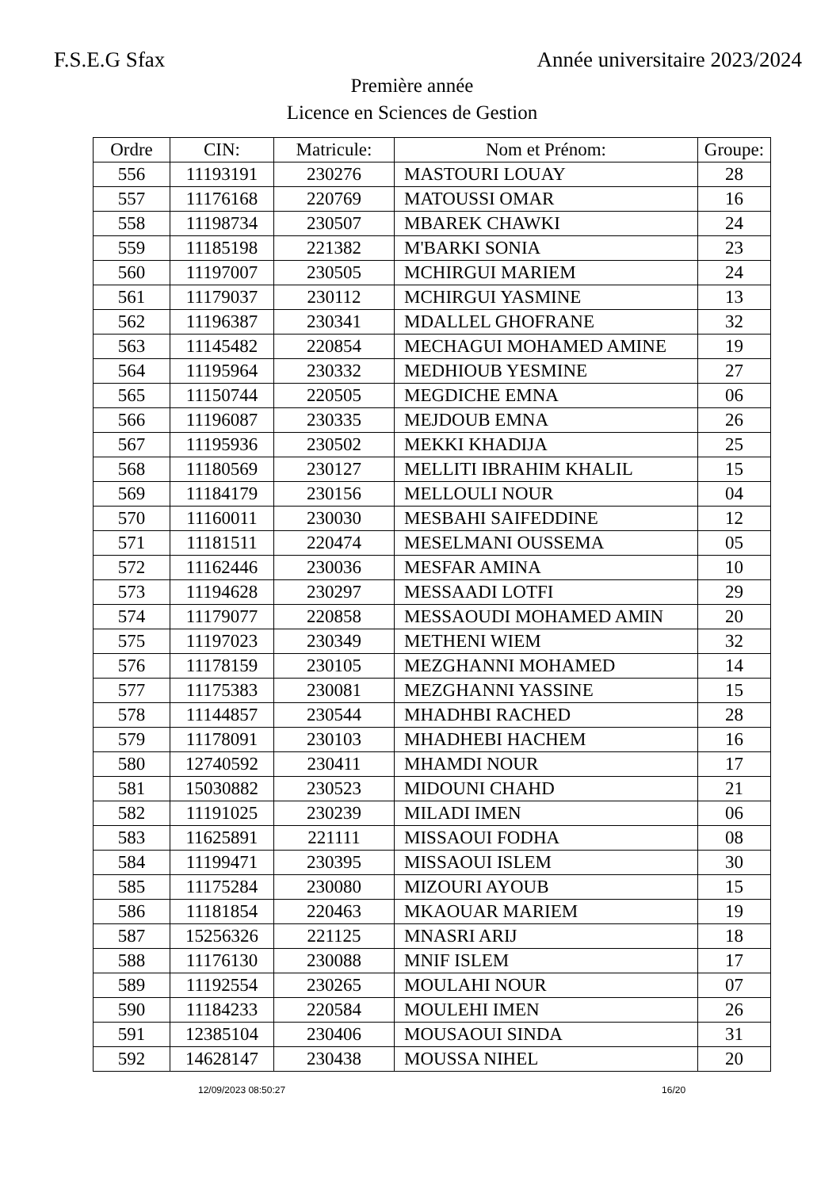F.S.E.G Sfax Année universitaire 2023/2024
Première année
Licence en Sciences de Gestion
| Ordre | CIN: | Matricule: | Nom et Prénom: | Groupe: |
| --- | --- | --- | --- | --- |
| 556 | 11193191 | 230276 | MASTOURI LOUAY | 28 |
| 557 | 11176168 | 220769 | MATOUSSI OMAR | 16 |
| 558 | 11198734 | 230507 | MBAREK CHAWKI | 24 |
| 559 | 11185198 | 221382 | M'BARKI SONIA | 23 |
| 560 | 11197007 | 230505 | MCHIRGUI MARIEM | 24 |
| 561 | 11179037 | 230112 | MCHIRGUI YASMINE | 13 |
| 562 | 11196387 | 230341 | MDALLEL GHOFRANE | 32 |
| 563 | 11145482 | 220854 | MECHAGUI MOHAMED AMINE | 19 |
| 564 | 11195964 | 230332 | MEDHIOUB YESMINE | 27 |
| 565 | 11150744 | 220505 | MEGDICHE EMNA | 06 |
| 566 | 11196087 | 230335 | MEJDOUB EMNA | 26 |
| 567 | 11195936 | 230502 | MEKKI KHADIJA | 25 |
| 568 | 11180569 | 230127 | MELLITI IBRAHIM KHALIL | 15 |
| 569 | 11184179 | 230156 | MELLOULI NOUR | 04 |
| 570 | 11160011 | 230030 | MESBAHI SAIFEDDINE | 12 |
| 571 | 11181511 | 220474 | MESELMANI OUSSEMA | 05 |
| 572 | 11162446 | 230036 | MESFAR AMINA | 10 |
| 573 | 11194628 | 230297 | MESSAADI LOTFI | 29 |
| 574 | 11179077 | 220858 | MESSAOUDI MOHAMED AMIN | 20 |
| 575 | 11197023 | 230349 | METHENI WIEM | 32 |
| 576 | 11178159 | 230105 | MEZGHANNI MOHAMED | 14 |
| 577 | 11175383 | 230081 | MEZGHANNI YASSINE | 15 |
| 578 | 11144857 | 230544 | MHADHBI RACHED | 28 |
| 579 | 11178091 | 230103 | MHADHEBI HACHEM | 16 |
| 580 | 12740592 | 230411 | MHAMDI NOUR | 17 |
| 581 | 15030882 | 230523 | MIDOUNI CHAHD | 21 |
| 582 | 11191025 | 230239 | MILADI IMEN | 06 |
| 583 | 11625891 | 221111 | MISSAOUI FODHA | 08 |
| 584 | 11199471 | 230395 | MISSAOUI ISLEM | 30 |
| 585 | 11175284 | 230080 | MIZOURI AYOUB | 15 |
| 586 | 11181854 | 220463 | MKAOUAR MARIEM | 19 |
| 587 | 15256326 | 221125 | MNASRI ARIJ | 18 |
| 588 | 11176130 | 230088 | MNIF ISLEM | 17 |
| 589 | 11192554 | 230265 | MOULAHI NOUR | 07 |
| 590 | 11184233 | 220584 | MOULEHI IMEN | 26 |
| 591 | 12385104 | 230406 | MOUSAOUI SINDA | 31 |
| 592 | 14628147 | 230438 | MOUSSA NIHEL | 20 |
12/09/2023 08:50:27 16/20